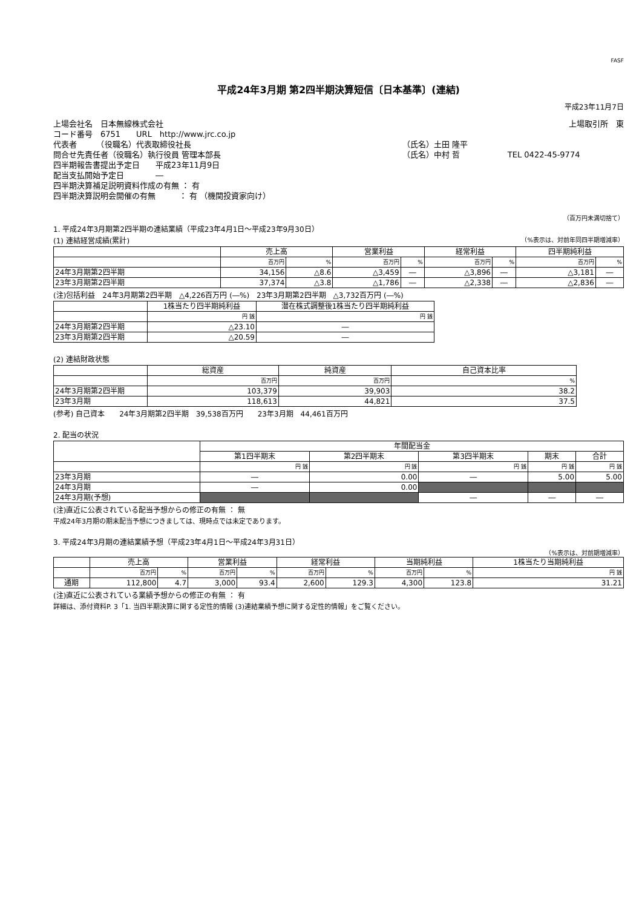FASF
平成24年3月期 第2四半期決算短信〔日本基準〕(連結)
平成23年11月7日
| 上場会社名 日本無線株式会社 | | 上場取引所 東 |
| コード番号 6751 URL http://www.jrc.co.jp | | |
| 代表者 （役職名）代表取締役社長 | （氏名）土田 隆平 | |
| 問合せ先責任者（役職名）執行役員 管理本部長 | （氏名）中村 哲 | TEL 0422-45-9774 |
| 四半期報告書提出予定日 平成23年11月9日 | | |
| 配当支払開始予定日 ― | | |
| 四半期決算補足説明資料作成の有無 ： 有 | | |
| 四半期決算説明会開催の有無 ： 有 （機関投資家向け） | | |
（百万円未満切捨て）
1. 平成24年3月期第2四半期の連結業績（平成23年4月1日～平成23年9月30日）
(1) 連結経営成績(累計) （%表示は、対前年同四半期増減率）
| | 売上高 | | 営業利益 | | 経常利益 | | 四半期純利益 | |
| --- | --- | --- | --- | --- | --- | --- | --- | --- |
| | 百万円 | % | 百万円 | % | 百万円 | % | 百万円 | % |
| 24年3月期第2四半期 | 34,156 | △8.6 | △3,459 | ― | △3,896 | ― | △3,181 | ― |
| 23年3月期第2四半期 | 37,374 | △3.8 | △1,786 | ― | △2,338 | ― | △2,836 | ― |
(注)包括利益　24年3月期第2四半期　△4,226百万円 (―%)　23年3月期第2四半期　△3,732百万円 (―%)
| | 1株当たり四半期純利益 | 潜在株式調整後1株当たり四半期純利益 |
| --- | --- | --- |
| | 円 銭 | 円 銭 |
| 24年3月期第2四半期 | △23.10 | ― |
| 23年3月期第2四半期 | △20.59 | ― |
(2) 連結財政状態
| | 総資産 | 純資産 | 自己資本比率 |
| --- | --- | --- | --- |
| | 百万円 | 百万円 | % |
| 24年3月期第2四半期 | 103,379 | 39,903 | 38.2 |
| 23年3月期 | 118,613 | 44,821 | 37.5 |
(参考) 自己資本　　24年3月期第2四半期　39,538百万円　　23年3月期　44,461百万円
2. 配当の状況
| | 年間配当金 | | | | |
| --- | --- | --- | --- | --- | --- |
| | 第1四半期末 | 第2四半期末 | 第3四半期末 | 期末 | 合計 |
| | 円 銭 | 円 銭 | 円 銭 | 円 銭 | 円 銭 |
| 23年3月期 | ― | 0.00 | ― | 5.00 | 5.00 |
| 24年3月期 | ― | 0.00 | | | |
| 24年3月期(予想) | | | ― | ― | ― |
(注)直近に公表されている配当予想からの修正の有無 ： 無
平成24年3月期の期末配当予想につきましては、現時点では未定であります。
3. 平成24年3月期の連結業績予想（平成23年4月1日～平成24年3月31日）
（%表示は、対前期増減率）
| | 売上高 | | 営業利益 | | 経常利益 | | 当期純利益 | | 1株当たり当期純利益 |
| --- | --- | --- | --- | --- | --- | --- | --- | --- | --- |
| | 百万円 | % | 百万円 | % | 百万円 | % | 百万円 | % | 円 銭 |
| 通期 | 112,800 | 4.7 | 3,000 | 93.4 | 2,600 | 129.3 | 4,300 | 123.8 | 31.21 |
(注)直近に公表されている業績予想からの修正の有無 ： 有
詳細は、添付資料P. 3「1. 当四半期決算に関する定性的情報 (3)連結業績予想に関する定性的情報」をご覧ください。